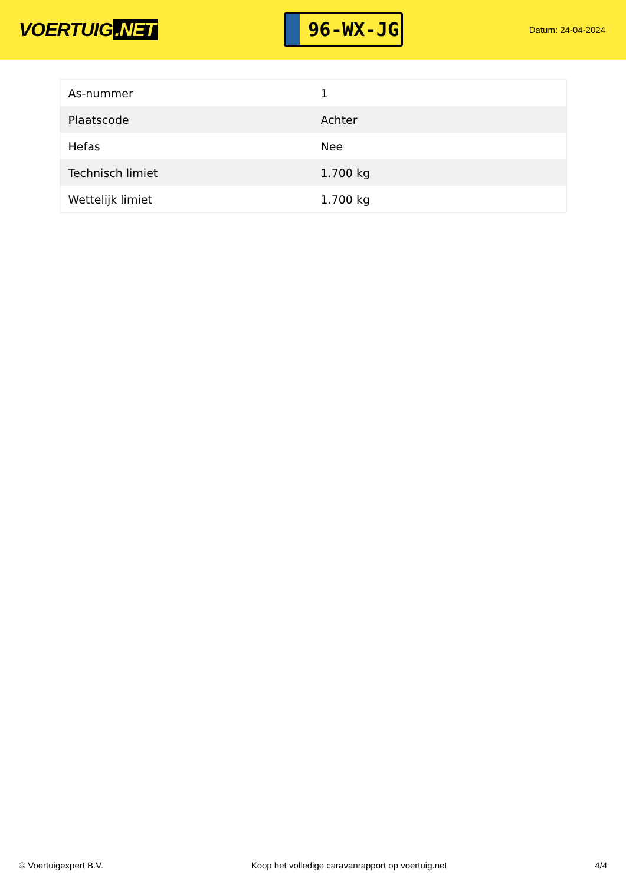VOERTUIG.NET
96-WX-JG
Datum: 24-04-2024
| As-nummer | 1 |
| Plaatscode | Achter |
| Hefas | Nee |
| Technisch limiet | 1.700 kg |
| Wettelijk limiet | 1.700 kg |
© Voertuigexpert B.V. Koop het volledige caravanrapport op voertuig.net 4/4